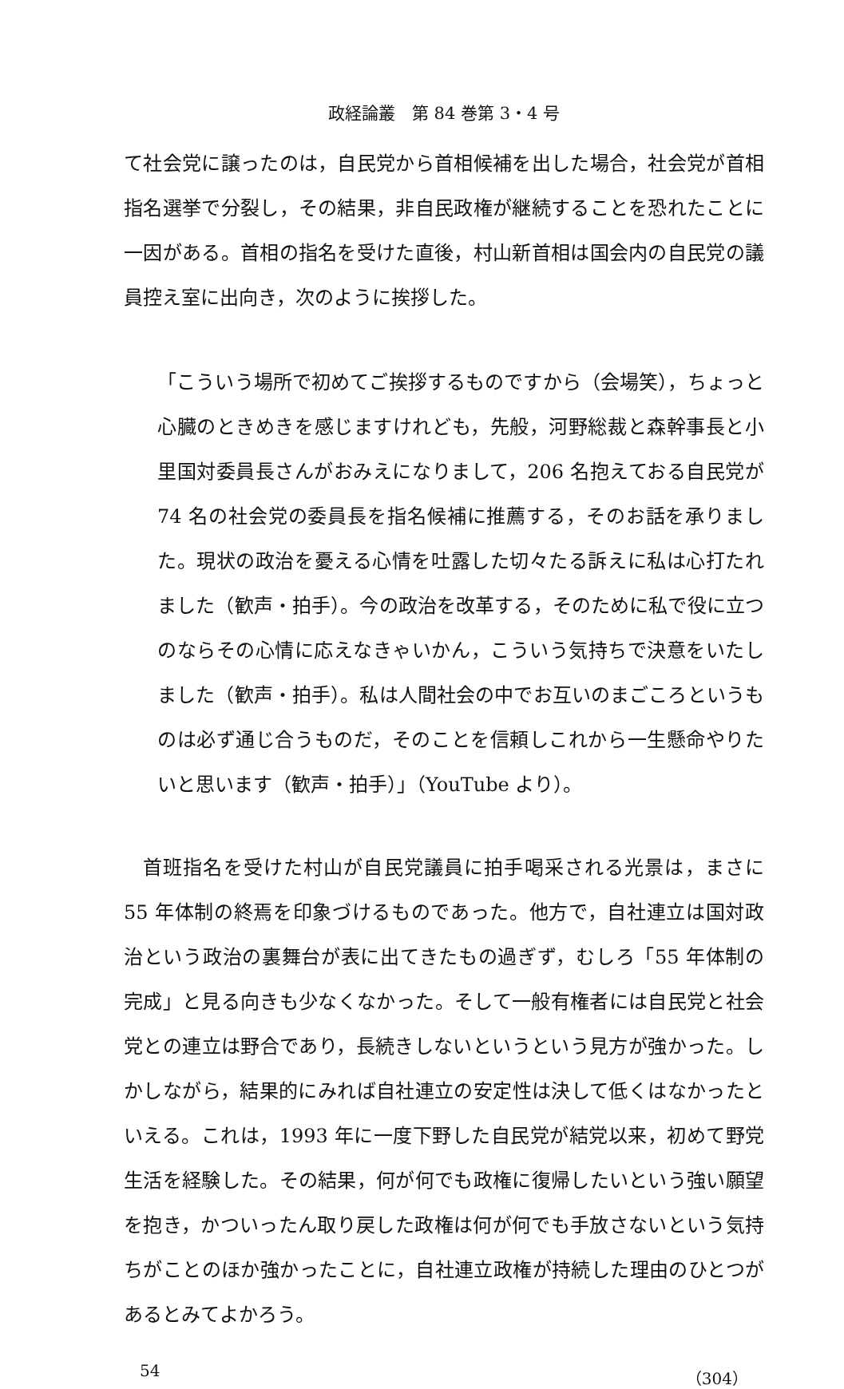政経論叢　第 84 巻第 3・4 号
て社会党に譲ったのは，自民党から首相候補を出した場合，社会党が首相指名選挙で分裂し，その結果，非自民政権が継続することを恐れたことに一因がある。首相の指名を受けた直後，村山新首相は国会内の自民党の議員控え室に出向き，次のように挨拶した。
「こういう場所で初めてご挨拶するものですから（会場笑），ちょっと心臓のときめきを感じますけれども，先般，河野総裁と森幹事長と小里国対委員長さんがおみえになりまして，206 名抱えておる自民党が 74 名の社会党の委員長を指名候補に推薦する，そのお話を承りました。現状の政治を憂える心情を吐露した切々たる訴えに私は心打たれました（歓声・拍手）。今の政治を改革する，そのために私で役に立つのならその心情に応えなきゃいかん，こういう気持ちで決意をいたしました（歓声・拍手）。私は人間社会の中でお互いのまごころというものは必ず通じ合うものだ，そのことを信頼しこれから一生懸命やりたいと思います（歓声・拍手）」（YouTube より）。
首班指名を受けた村山が自民党議員に拍手喝采される光景は，まさに 55 年体制の終焉を印象づけるものであった。他方で，自社連立は国対政治という政治の裏舞台が表に出てきたもの過ぎず，むしろ「55 年体制の完成」と見る向きも少なくなかった。そして一般有権者には自民党と社会党との連立は野合であり，長続きしないというという見方が強かった。しかしながら，結果的にみれば自社連立の安定性は決して低くはなかったといえる。これは，1993 年に一度下野した自民党が結党以来，初めて野党生活を経験した。その結果，何が何でも政権に復帰したいという強い願望を抱き，かついったん取り戻した政権は何が何でも手放さないという気持ちがことのほか強かったことに，自社連立政権が持続した理由のひとつがあるとみてよかろう。
54 （304）